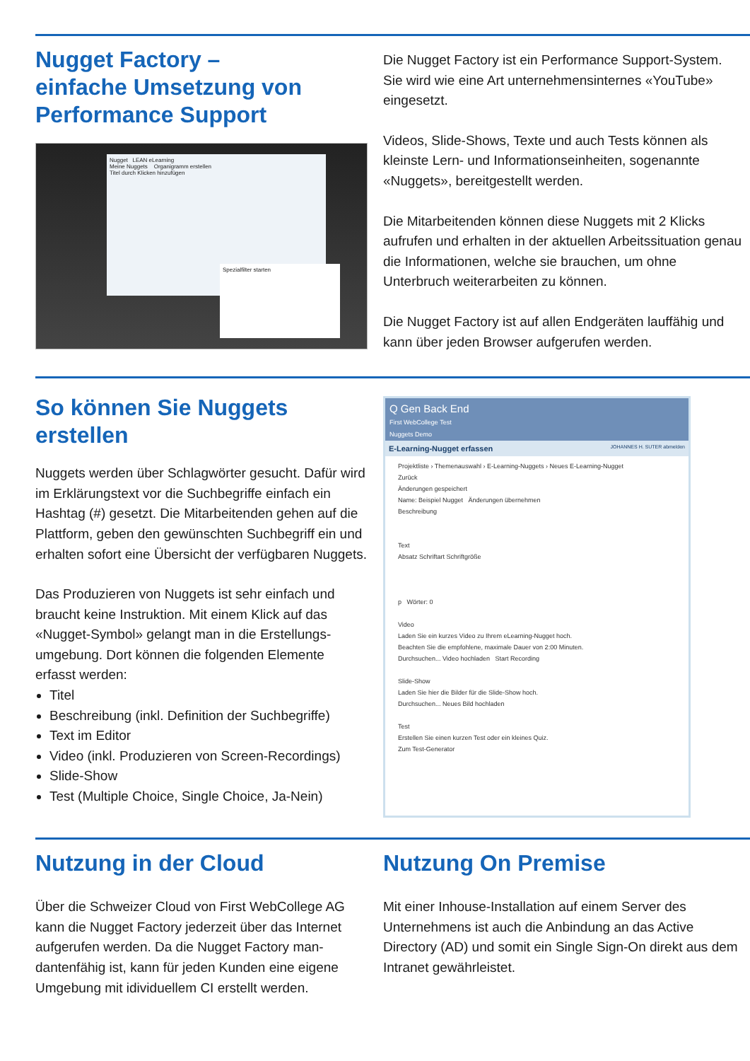Nugget Factory –
einfache Umsetzung von
Performance Support
Nugget LEAN eLearning
Meine Nuggets Organigramm erstellen
Titel durch Klicken hinzufügen
Spezialfilter starten
Die Nugget Factory ist ein Performance Support-System. Sie wird wie eine Art unternehmensinternes «YouTube» eingesetzt.
Videos, Slide-Shows, Texte und auch Tests können als kleinste Lern- und Informationseinheiten, sogenannte «Nuggets», bereitgestellt werden.
Die Mitarbeitenden können diese Nuggets mit 2 Klicks aufrufen und erhalten in der aktuellen Arbeitssituation genau die Informationen, welche sie brauchen, um ohne Unterbruch weiterarbeiten zu können.
Die Nugget Factory ist auf allen Endgeräten lauffähig und kann über jeden Browser aufgerufen werden.
So können Sie Nuggets
erstellen
Nuggets werden über Schlagwörter gesucht. Dafür wird im Erklärungstext vor die Suchbegriffe einfach ein Hashtag (#) gesetzt. Die Mitarbeitenden gehen auf die Plattform, geben den gewünschten Suchbegriff ein und erhalten sofort eine Übersicht der verfügbaren Nuggets.
Das Produzieren von Nuggets ist sehr einfach und braucht keine Instruktion. Mit einem Klick auf das «Nugget-Symbol» gelangt man in die Erstellungs-umgebung. Dort können die folgenden Elemente erfasst werden:
Titel
Beschreibung (inkl. Definition der Suchbegriffe)
Text im Editor
Video (inkl. Produzieren von Screen-Recordings)
Slide-Show
Test (Multiple Choice, Single Choice, Ja-Nein)
Q Gen Back End
First WebCollege Test
Nuggets Demo
E-Learning-Nugget erfassen JOHANNES H. SUTER abmelden
Projektliste › Themenauswahl › E-Learning-Nuggets › Neues E-Learning-Nugget
Zurück
Änderungen gespeichert
Name: Beispiel Nugget Änderungen übernehmen
Beschreibung
Text
Absatz Schriftart Schriftgröße
p Wörter: 0
Video
Laden Sie ein kurzes Video zu Ihrem eLearning-Nugget hoch.
Beachten Sie die empfohlene, maximale Dauer von 2:00 Minuten.
Durchsuchen... Video hochladen Start Recording
Slide-Show
Laden Sie hier die Bilder für die Slide-Show hoch.
Durchsuchen... Neues Bild hochladen
Test
Erstellen Sie einen kurzen Test oder ein kleines Quiz.
Zum Test-Generator
Nutzung in der Cloud
Über die Schweizer Cloud von First WebCollege AG kann die Nugget Factory jederzeit über das Internet aufgerufen werden. Da die Nugget Factory man-dantenfähig ist, kann für jeden Kunden eine eigene Umgebung mit idividuellem CI erstellt werden.
Nutzung On Premise
Mit einer Inhouse-Installation auf einem Server des Unternehmens ist auch die Anbindung an das Active Directory (AD) und somit ein Single Sign-On direkt aus dem Intranet gewährleistet.